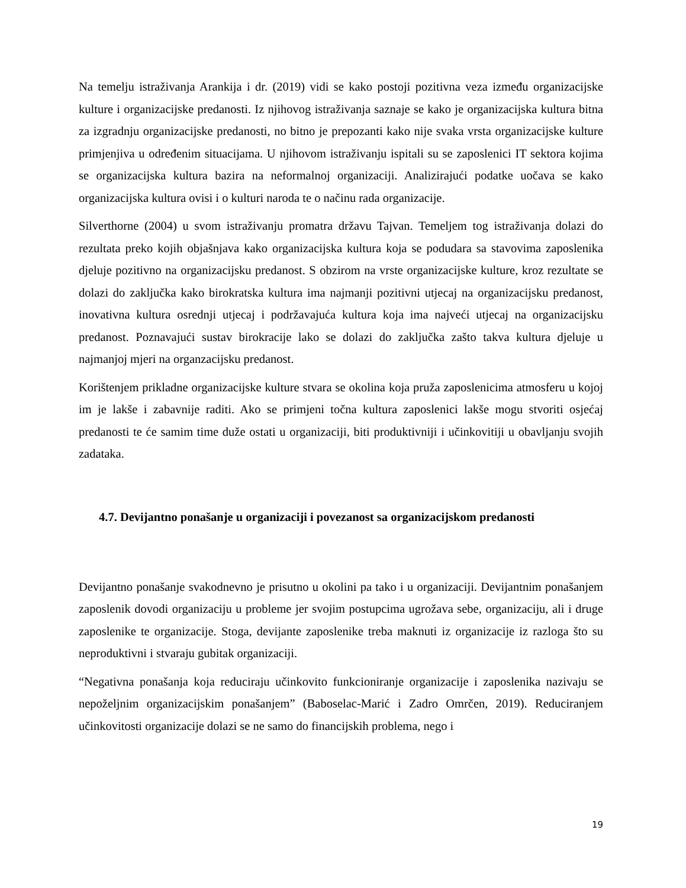Na temelju istraživanja Arankija i dr. (2019) vidi se kako postoji pozitivna veza između organizacijske kulture i organizacijske predanosti. Iz njihovog istraživanja saznaje se kako je organizacijska kultura bitna za izgradnju organizacijske predanosti, no bitno je prepozanti kako nije svaka vrsta organizacijske kulture primjenjiva u određenim situacijama. U njihovom istraživanju ispitali su se zaposlenici IT sektora kojima se organizacijska kultura bazira na neformalnoj organizaciji. Analizirajući podatke uočava se kako organizacijska kultura ovisi i o kulturi naroda te o načinu rada organizacije.
Silverthorne (2004) u svom istraživanju promatra državu Tajvan. Temeljem tog istraživanja dolazi do rezultata preko kojih objašnjava kako organizacijska kultura koja se podudara sa stavovima zaposlenika djeluje pozitivno na organizacijsku predanost. S obzirom na vrste organizacijske kulture, kroz rezultate se dolazi do zaključka kako birokratska kultura ima najmanji pozitivni utjecaj na organizacijsku predanost, inovativna kultura osrednji utjecaj i podržavajuća kultura koja ima najveći utjecaj na organizacijsku predanost. Poznavajući sustav birokracije lako se dolazi do zaključka zašto takva kultura djeluje u najmanjoj mjeri na organzacijsku predanost.
Korištenjem prikladne organizacijske kulture stvara se okolina koja pruža zaposlenicima atmosferu u kojoj im je lakše i zabavnije raditi. Ako se primjeni točna kultura zaposlenici lakše mogu stvoriti osjećaj predanosti te će samim time duže ostati u organizaciji, biti produktivniji i učinkovitiji u obavljanju svojih zadataka.
4.7. Devijantno ponašanje u organizaciji i povezanost sa organizacijskom predanosti
Devijantno ponašanje svakodnevno je prisutno u okolini pa tako i u organizaciji. Devijantnim ponašanjem zaposlenik dovodi organizaciju u probleme jer svojim postupcima ugrožava sebe, organizaciju, ali i druge zaposlenike te organizacije. Stoga, devijante zaposlenike treba maknuti iz organizacije iz razloga što su neproduktivni i stvaraju gubitak organizaciji.
“Negativna ponašanja koja reduciraju učinkovito funkcioniranje organizacije i zaposlenika nazivaju se nepoželjnim organizacijskim ponašanjem” (Baboselac-Marić i Zadro Omrčen, 2019). Reduciranjem učinkovitosti organizacije dolazi se ne samo do financijskih problema, nego i
19